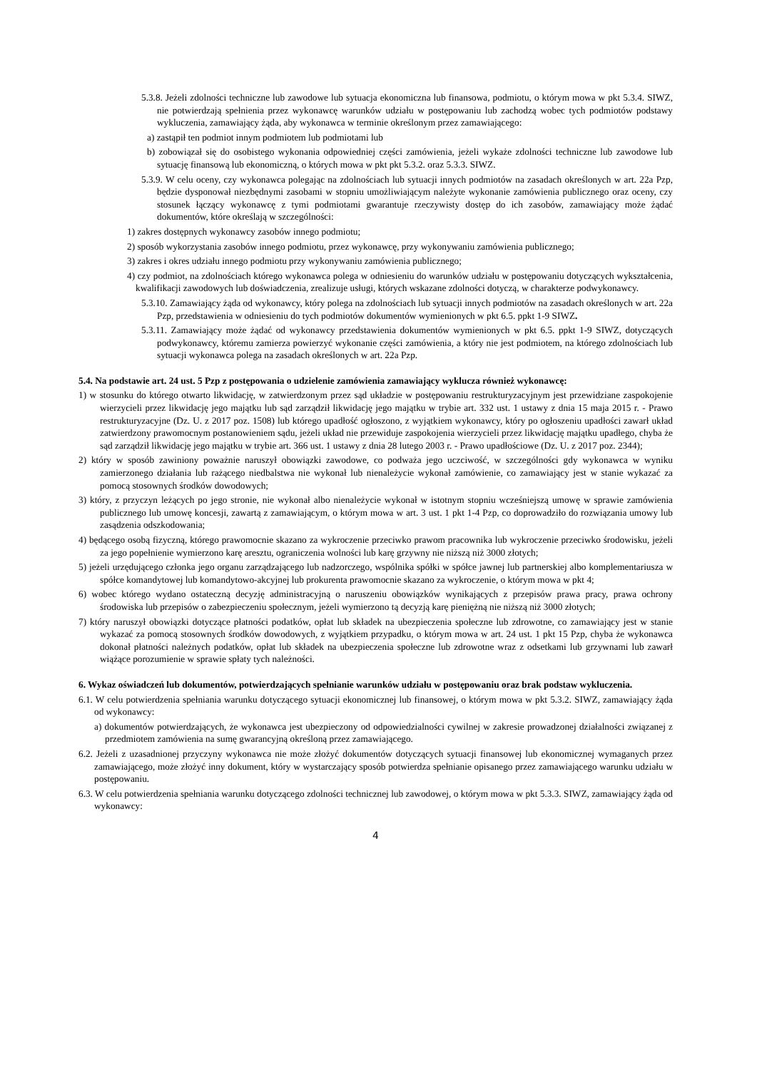5.3.8. Jeżeli zdolności techniczne lub zawodowe lub sytuacja ekonomiczna lub finansowa, podmiotu, o którym mowa w pkt 5.3.4. SIWZ, nie potwierdzają spełnienia przez wykonawcę warunków udziału w postępowaniu lub zachodzą wobec tych podmiotów podstawy wykluczenia, zamawiający żąda, aby wykonawca w terminie określonym przez zamawiającego:
a) zastąpił ten podmiot innym podmiotem lub podmiotami lub
b) zobowiązał się do osobistego wykonania odpowiedniej części zamówienia, jeżeli wykaże zdolności techniczne lub zawodowe lub sytuację finansową lub ekonomiczną, o których mowa w pkt pkt 5.3.2. oraz 5.3.3. SIWZ.
5.3.9. W celu oceny, czy wykonawca polegając na zdolnościach lub sytuacji innych podmiotów na zasadach określonych w art. 22a Pzp, będzie dysponował niezbędnymi zasobami w stopniu umożliwiającym należyte wykonanie zamówienia publicznego oraz oceny, czy stosunek łączący wykonawcę z tymi podmiotami gwarantuje rzeczywisty dostęp do ich zasobów, zamawiający może żądać dokumentów, które określają w szczególności:
1) zakres dostępnych wykonawcy zasobów innego podmiotu;
2) sposób wykorzystania zasobów innego podmiotu, przez wykonawcę, przy wykonywaniu zamówienia publicznego;
3) zakres i okres udziału innego podmiotu przy wykonywaniu zamówienia publicznego;
4) czy podmiot, na zdolnościach którego wykonawca polega w odniesieniu do warunków udziału w postępowaniu dotyczących wykształcenia, kwalifikacji zawodowych lub doświadczenia, zrealizuje usługi, których wskazane zdolności dotyczą, w charakterze podwykonawcy.
5.3.10. Zamawiający żąda od wykonawcy, który polega na zdolnościach lub sytuacji innych podmiotów na zasadach określonych w art. 22a Pzp, przedstawienia w odniesieniu do tych podmiotów dokumentów wymienionych w pkt 6.5. ppkt 1-9 SIWZ.
5.3.11. Zamawiający może żądać od wykonawcy przedstawienia dokumentów wymienionych w pkt 6.5. ppkt 1-9 SIWZ, dotyczących podwykonawcy, któremu zamierza powierzyć wykonanie części zamówienia, a który nie jest podmiotem, na którego zdolnościach lub sytuacji wykonawca polega na zasadach określonych w art. 22a Pzp.
5.4. Na podstawie art. 24 ust. 5 Pzp z postępowania o udzielenie zamówienia zamawiający wyklucza również wykonawcę:
1) w stosunku do którego otwarto likwidację, w zatwierdzonym przez sąd układzie w postępowaniu restrukturyzacyjnym jest przewidziane zaspokojenie wierzycieli przez likwidację jego majątku lub sąd zarządził likwidację jego majątku w trybie art. 332 ust. 1 ustawy z dnia 15 maja 2015 r. - Prawo restrukturyzacyjne (Dz. U. z 2017 poz. 1508) lub którego upadłość ogłoszono, z wyjątkiem wykonawcy, który po ogłoszeniu upadłości zawarł układ zatwierdzony prawomocnym postanowieniem sądu, jeżeli układ nie przewiduje zaspokojenia wierzycieli przez likwidację majątku upadłego, chyba że sąd zarządził likwidację jego majątku w trybie art. 366 ust. 1 ustawy z dnia 28 lutego 2003 r. - Prawo upadłościowe (Dz. U. z 2017 poz. 2344);
2) który w sposób zawiniony poważnie naruszył obowiązki zawodowe, co podważa jego uczciwość, w szczególności gdy wykonawca w wyniku zamierzonego działania lub rażącego niedbalstwa nie wykonał lub nienależycie wykonał zamówienie, co zamawiający jest w stanie wykazać za pomocą stosownych środków dowodowych;
3) który, z przyczyn leżących po jego stronie, nie wykonał albo nienależycie wykonał w istotnym stopniu wcześniejszą umowę w sprawie zamówienia publicznego lub umowę koncesji, zawartą z zamawiającym, o którym mowa w art. 3 ust. 1 pkt 1-4 Pzp, co doprowadziło do rozwiązania umowy lub zasądzenia odszkodowania;
4) będącego osobą fizyczną, którego prawomocnie skazano za wykroczenie przeciwko prawom pracownika lub wykroczenie przeciwko środowisku, jeżeli za jego popełnienie wymierzono karę aresztu, ograniczenia wolności lub karę grzywny nie niższą niż 3000 złotych;
5) jeżeli urzędującego członka jego organu zarządzającego lub nadzorczego, wspólnika spółki w spółce jawnej lub partnerskiej albo komplementariusza w spółce komandytowej lub komandytowo-akcyjnej lub prokurenta prawomocnie skazano za wykroczenie, o którym mowa w pkt 4;
6) wobec którego wydano ostateczną decyzję administracyjną o naruszeniu obowiązków wynikających z przepisów prawa pracy, prawa ochrony środowiska lub przepisów o zabezpieczeniu społecznym, jeżeli wymierzono tą decyzją karę pieniężną nie niższą niż 3000 złotych;
7) który naruszył obowiązki dotyczące płatności podatków, opłat lub składek na ubezpieczenia społeczne lub zdrowotne, co zamawiający jest w stanie wykazać za pomocą stosownych środków dowodowych, z wyjątkiem przypadku, o którym mowa w art. 24 ust. 1 pkt 15 Pzp, chyba że wykonawca dokonał płatności należnych podatków, opłat lub składek na ubezpieczenia społeczne lub zdrowotne wraz z odsetkami lub grzywnami lub zawarł wiążące porozumienie w sprawie spłaty tych należności.
6. Wykaz oświadczeń lub dokumentów, potwierdzających spełnianie warunków udziału w postępowaniu oraz brak podstaw wykluczenia.
6.1. W celu potwierdzenia spełniania warunku dotyczącego sytuacji ekonomicznej lub finansowej, o którym mowa w pkt 5.3.2. SIWZ, zamawiający żąda od wykonawcy:
a) dokumentów potwierdzających, że wykonawca jest ubezpieczony od odpowiedzialności cywilnej w zakresie prowadzonej działalności związanej z przedmiotem zamówienia na sumę gwarancyjną określoną przez zamawiającego.
6.2. Jeżeli z uzasadnionej przyczyny wykonawca nie może złożyć dokumentów dotyczących sytuacji finansowej lub ekonomicznej wymaganych przez zamawiającego, może złożyć inny dokument, który w wystarczający sposób potwierdza spełnianie opisanego przez zamawiającego warunku udziału w postępowaniu.
6.3. W celu potwierdzenia spełniania warunku dotyczącego zdolności technicznej lub zawodowej, o którym mowa w pkt 5.3.3. SIWZ, zamawiający żąda od wykonawcy:
4